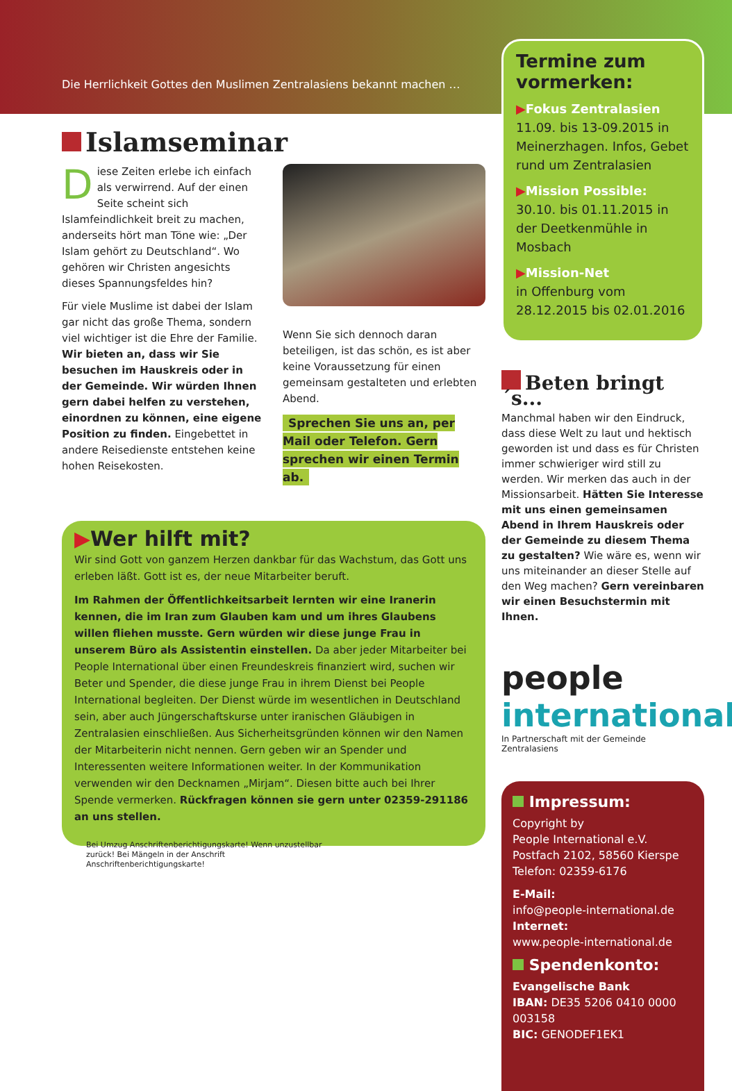Die Herrlichkeit Gottes den Muslimen Zentralasiens bekannt machen …
Islamseminar
Diese Zeiten erlebe ich einfach als verwirrend. Auf der einen Seite scheint sich Islamfeindlichkeit breit zu machen, anderseits hört man Töne wie: „Der Islam gehört zu Deutschland“. Wo gehören wir Christen angesichts dieses Spannungsfeldes hin?
Für viele Muslime ist dabei der Islam gar nicht das große Thema, sondern viel wichtiger ist die Ehre der Familie. Wir bieten an, dass wir Sie besuchen im Hauskreis oder in der Gemeinde. Wir würden Ihnen gern dabei helfen zu verstehen, einordnen zu können, eine eigene Position zu finden. Eingebettet in andere Reisedienste entstehen keine hohen Reisekosten.
Wenn Sie sich dennoch daran beteiligen, ist das schön, es ist aber keine Voraussetzung für einen gemeinsam gestalteten und erlebten Abend.
Sprechen Sie uns an, per Mail oder Telefon. Gern sprechen wir einen Termin ab.
▶Wer hilft mit?
Wir sind Gott von ganzem Herzen dankbar für das Wachstum, das Gott uns erleben läßt. Gott ist es, der neue Mitarbeiter beruft.
Im Rahmen der Öffentlichkeitsarbeit lernten wir eine Iranerin kennen, die im Iran zum Glauben kam und um ihres Glaubens willen fliehen musste. Gern würden wir diese junge Frau in unserem Büro als Assistentin einstellen. Da aber jeder Mitarbeiter bei People International über einen Freundeskreis finanziert wird, suchen wir Beter und Spender, die diese junge Frau in ihrem Dienst bei People International begleiten. Der Dienst würde im wesentlichen in Deutschland sein, aber auch Jüngerschaftskurse unter iranischen Gläubigen in Zentralasien einschließen. Aus Sicherheitsgründen können wir den Namen der Mitarbeiterin nicht nennen. Gern geben wir an Spender und Interessenten weitere Informationen weiter. In der Kommunikation verwenden wir den Decknamen „Mirjam“. Diesen bitte auch bei Ihrer Spende vermerken. Rückfragen können sie gern unter 02359-291186 an uns stellen.
Bei Umzug Anschriftenberichtigungskarte! Wenn unzustellbar zurück! Bei Mängeln in der Anschrift Anschriftenberichtigungskarte!
Termine zum vormerken:
▶Fokus Zentralasien
11.09. bis 13-09.2015 in Meinerzhagen. Infos, Gebet rund um Zentralasien
▶Mission Possible:
30.10. bis 01.11.2015 in der Deetkenmühle in Mosbach
▶Mission-Net
in Offenburg vom 28.12.2015 bis 02.01.2016
Beten bringt´s...
Manchmal haben wir den Eindruck, dass diese Welt zu laut und hektisch geworden ist und dass es für Christen immer schwieriger wird still zu werden. Wir merken das auch in der Missionsarbeit. Hätten Sie Interesse mit uns einen gemeinsamen Abend in Ihrem Hauskreis oder der Gemeinde zu diesem Thema zu gestalten? Wie wäre es, wenn wir uns miteinander an dieser Stelle auf den Weg machen? Gern vereinbaren wir einen Besuchstermin mit Ihnen.
people
international
In Partnerschaft mit der Gemeinde Zentralasiens
Impressum:
Copyright by
People International e.V.
Postfach 2102, 58560 Kierspe
Telefon: 02359-6176
E-Mail:
info@people-international.de
Internet:
www.people-international.de
Spendenkonto:
Evangelische Bank
IBAN: DE35 5206 0410 0000 003158
BIC: GENODEF1EK1